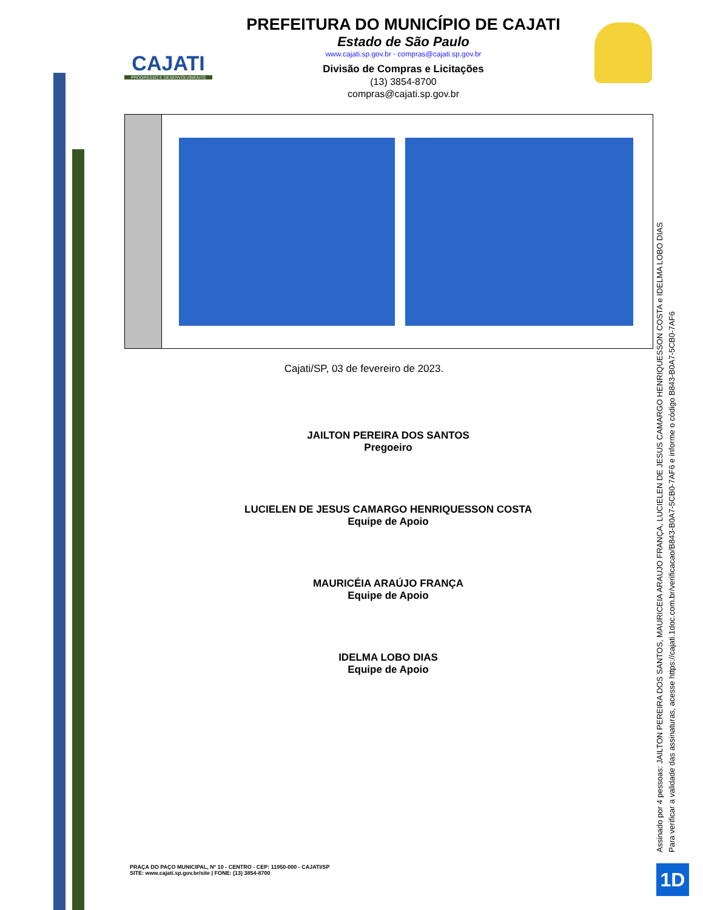CAJATI
PROGRESSO E DESENVOLVIMENTO
PREFEITURA DO MUNICÍPIO DE CAJATI
Estado de São Paulo
www.cajati.sp.gov.br - compras@cajati.sp.gov.br
Divisão de Compras e Licitações
(13) 3854-8700
compras@cajati.sp.gov.br
Cajati/SP, 03 de fevereiro de 2023.
JAILTON PEREIRA DOS SANTOS
Pregoeiro
LUCIELEN DE JESUS CAMARGO HENRIQUESSON COSTA
Equipe de Apoio
MAURICÉIA ARAÚJO FRANÇA
Equipe de Apoio
IDELMA LOBO DIAS
Equipe de Apoio
PRAÇA DO PAÇO MUNICIPAL, Nº 10 - CENTRO - CEP: 11950-000 - CAJATI/SP
SITE: www.cajati.sp.gov.br/site | FONE: (13) 3854-8700
Assinado por 4 pessoas: JAILTON PEREIRA DOS SANTOS, MAURICEIA ARAUJO FRANÇA, LUCIELEN DE JESUS CAMARGO HENRIQUESSON COSTA e IDELMA LOBO DIAS
Para verificar a validade das assinaturas, acesse https://cajati.1doc.com.br/verificacao/B843-B0A7-5CB0-7AF6 e informe o código B843-B0A7-5CB0-7AF6
1D